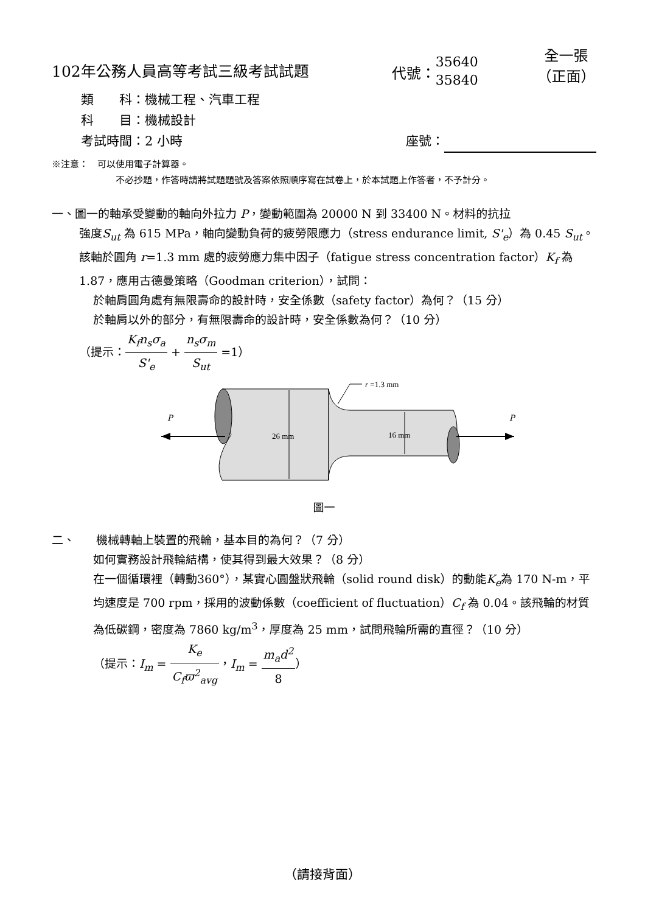102年公務人員高等考試三級考試試題
代號：
35640
35840
全一張
（正面）
類　　科：機械工程、汽車工程
科　　目：機械設計
考試時間：2 小時 座號：
※注意：　可以使用電子計算器。
不必抄題，作答時請將試題題號及答案依照順序寫在試卷上，於本試題上作答者，不予計分。
一、圖一的軸承受變動的軸向外拉力 P，變動範圍為 20000 N 到 33400 N。材料的抗拉
強度S<sub>ut</sub> 為 615 MPa，軸向變動負荷的疲勞限應力（stress endurance limit, S'<sub>e</sub>）為 0.45 S<sub>ut</sub>。該軸於圓角 r=1.3 mm 處的疲勞應力集中因子（fatigue stress concentration factor）K<sub>f</sub> 為 1.87，應用古德曼策略（Goodman criterion），試問：
於軸肩圓角處有無限壽命的設計時，安全係數（safety factor）為何？（15 分）
於軸肩以外的部分，有無限壽命的設計時，安全係數為何？（10 分）
（提示：K<sub>f</sub>n<sub>s</sub>σ<sub>a</sub> S'<sub>e</sub> + n<sub>s</sub>σ<sub>m</sub> S<sub>ut</sub> =1）
r =1.3 mm
P
P
26 mm
16 mm
圖一
二、 機械轉軸上裝置的飛輪，基本目的為何？（7 分）
如何實務設計飛輪結構，使其得到最大效果？（8 分）
在一個循環裡（轉動360°），某實心圓盤狀飛輪（solid round disk）的動能K<sub>e</sub>為 170 N-m，平均速度是 700 rpm，採用的波動係數（coefficient of fluctuation）C<sub>f</sub> 為 0.04。該飛輪的材質為低碳鋼，密度為 7860 kg/m<sup>3</sup>，厚度為 25 mm，試問飛輪所需的直徑？（10 分）
（提示：I<sub>m</sub> = K<sub>e</sub> C<sub>f</sub>ϖ<sup>2</sup><sub>avg</sub>，I<sub>m</sub> = m<sub>a</sub>d<sup>2</sup> 8）
（請接背面）